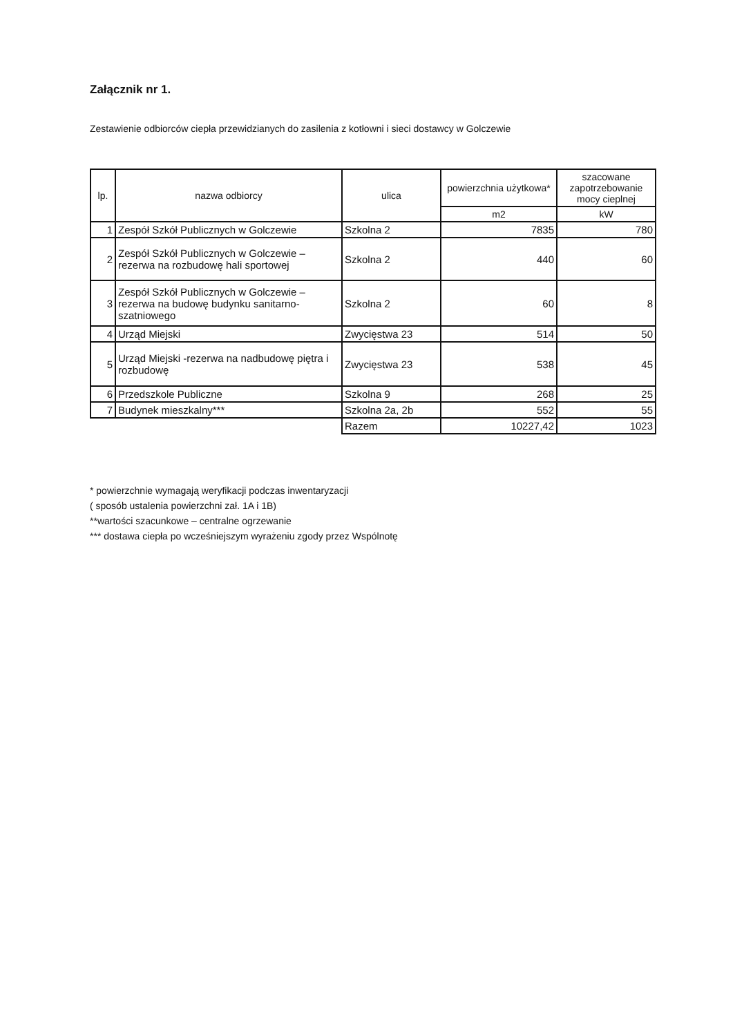Załącznik nr 1.
Zestawienie odbiorców ciepła przewidzianych do zasilenia z kotłowni i sieci dostawcy w Golczewie
| lp. | nazwa odbiorcy | ulica | powierzchnia użytkowa* | szacowane zapotrzebowanie mocy cieplnej |
| --- | --- | --- | --- | --- |
| | | | m2 | kW |
| 1 | Zespół Szkół Publicznych w Golczewie | Szkolna 2 | 7835 | 780 |
| 2 | Zespół Szkół Publicznych w Golczewie – rezerwa na rozbudowę hali sportowej | Szkolna 2 | 440 | 60 |
| 3 | Zespół Szkół Publicznych w Golczewie – rezerwa na budowę budynku sanitarno-szatniowego | Szkolna 2 | 60 | 8 |
| 4 | Urząd Miejski | Zwycięstwa 23 | 514 | 50 |
| 5 | Urząd Miejski -rezerwa na nadbudowę piętra i rozbudowę | Zwycięstwa 23 | 538 | 45 |
| 6 | Przedszkole Publiczne | Szkolna 9 | 268 | 25 |
| 7 | Budynek mieszkalny*** | Szkolna 2a, 2b | 552 | 55 |
| | | Razem | 10227,42 | 1023 |
* powierzchnie wymagają weryfikacji podczas inwentaryzacji
( sposób ustalenia powierzchni zał. 1A i 1B)
**wartości szacunkowe – centralne ogrzewanie
*** dostawa ciepła po wcześniejszym wyrażeniu zgody przez Wspólnotę